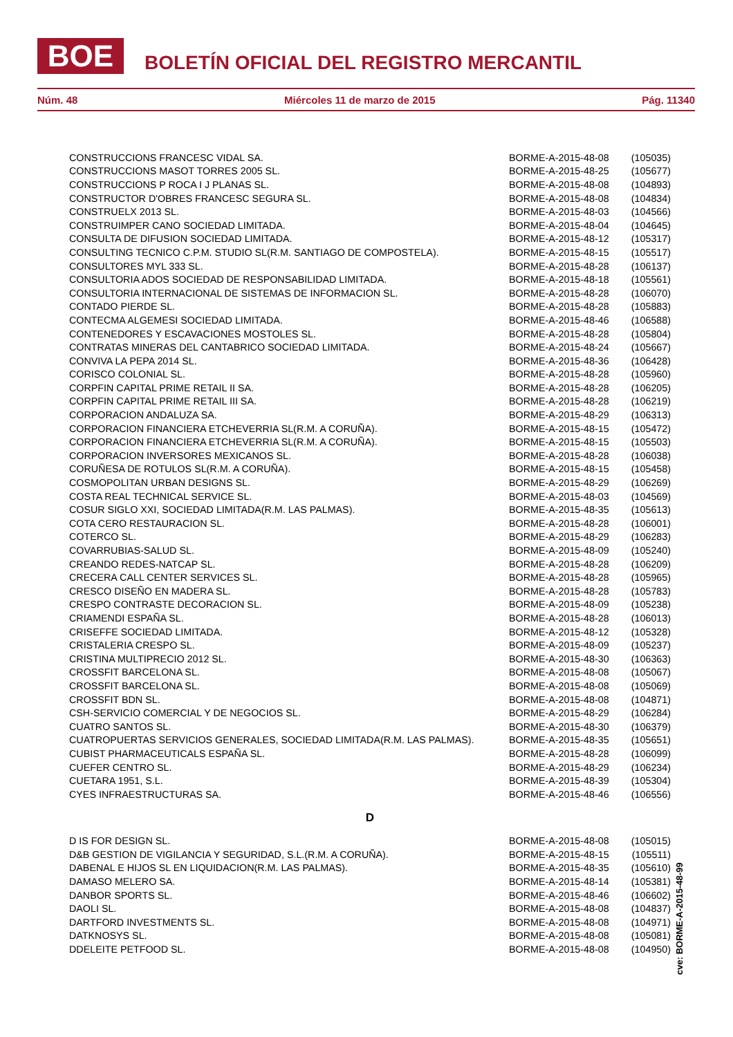BOE
BOLETÍN OFICIAL DEL REGISTRO MERCANTIL
Núm. 48 Miércoles 11 de marzo de 2015 Pág. 11340
| CONSTRUCCIONS FRANCESC VIDAL SA. | BORME-A-2015-48-08 | (105035) |
| CONSTRUCCIONS MASOT TORRES 2005 SL. | BORME-A-2015-48-25 | (105677) |
| CONSTRUCCIONS P ROCA I J PLANAS SL. | BORME-A-2015-48-08 | (104893) |
| CONSTRUCTOR D'OBRES FRANCESC SEGURA SL. | BORME-A-2015-48-08 | (104834) |
| CONSTRUELX 2013 SL. | BORME-A-2015-48-03 | (104566) |
| CONSTRUIMPER CANO SOCIEDAD LIMITADA. | BORME-A-2015-48-04 | (104645) |
| CONSULTA DE DIFUSION SOCIEDAD LIMITADA. | BORME-A-2015-48-12 | (105317) |
| CONSULTING TECNICO C.P.M. STUDIO SL(R.M. SANTIAGO DE COMPOSTELA). | BORME-A-2015-48-15 | (105517) |
| CONSULTORES MYL 333 SL. | BORME-A-2015-48-28 | (106137) |
| CONSULTORIA ADOS SOCIEDAD DE RESPONSABILIDAD LIMITADA. | BORME-A-2015-48-18 | (105561) |
| CONSULTORIA INTERNACIONAL DE SISTEMAS DE INFORMACION SL. | BORME-A-2015-48-28 | (106070) |
| CONTADO PIERDE SL. | BORME-A-2015-48-28 | (105883) |
| CONTECMA ALGEMESI SOCIEDAD LIMITADA. | BORME-A-2015-48-46 | (106588) |
| CONTENEDORES Y ESCAVACIONES MOSTOLES SL. | BORME-A-2015-48-28 | (105804) |
| CONTRATAS MINERAS DEL CANTABRICO SOCIEDAD LIMITADA. | BORME-A-2015-48-24 | (105667) |
| CONVIVA LA PEPA 2014 SL. | BORME-A-2015-48-36 | (106428) |
| CORISCO COLONIAL SL. | BORME-A-2015-48-28 | (105960) |
| CORPFIN CAPITAL PRIME RETAIL II SA. | BORME-A-2015-48-28 | (106205) |
| CORPFIN CAPITAL PRIME RETAIL III SA. | BORME-A-2015-48-28 | (106219) |
| CORPORACION ANDALUZA SA. | BORME-A-2015-48-29 | (106313) |
| CORPORACION FINANCIERA ETCHEVERRIA SL(R.M. A CORUÑA). | BORME-A-2015-48-15 | (105472) |
| CORPORACION FINANCIERA ETCHEVERRIA SL(R.M. A CORUÑA). | BORME-A-2015-48-15 | (105503) |
| CORPORACION INVERSORES MEXICANOS SL. | BORME-A-2015-48-28 | (106038) |
| CORUÑESA DE ROTULOS SL(R.M. A CORUÑA). | BORME-A-2015-48-15 | (105458) |
| COSMOPOLITAN URBAN DESIGNS SL. | BORME-A-2015-48-29 | (106269) |
| COSTA REAL TECHNICAL SERVICE SL. | BORME-A-2015-48-03 | (104569) |
| COSUR SIGLO XXI, SOCIEDAD LIMITADA(R.M. LAS PALMAS). | BORME-A-2015-48-35 | (105613) |
| COTA CERO RESTAURACION SL. | BORME-A-2015-48-28 | (106001) |
| COTERCO SL. | BORME-A-2015-48-29 | (106283) |
| COVARRUBIAS-SALUD SL. | BORME-A-2015-48-09 | (105240) |
| CREANDO REDES-NATCAP SL. | BORME-A-2015-48-28 | (106209) |
| CRECERA CALL CENTER SERVICES SL. | BORME-A-2015-48-28 | (105965) |
| CRESCO DISEÑO EN MADERA SL. | BORME-A-2015-48-28 | (105783) |
| CRESPO CONTRASTE DECORACION SL. | BORME-A-2015-48-09 | (105238) |
| CRIAMENDI ESPAÑA SL. | BORME-A-2015-48-28 | (106013) |
| CRISEFFE SOCIEDAD LIMITADA. | BORME-A-2015-48-12 | (105328) |
| CRISTALERIA CRESPO SL. | BORME-A-2015-48-09 | (105237) |
| CRISTINA MULTIPRECIO 2012 SL. | BORME-A-2015-48-30 | (106363) |
| CROSSFIT BARCELONA SL. | BORME-A-2015-48-08 | (105067) |
| CROSSFIT BARCELONA SL. | BORME-A-2015-48-08 | (105069) |
| CROSSFIT BDN SL. | BORME-A-2015-48-08 | (104871) |
| CSH-SERVICIO COMERCIAL Y DE NEGOCIOS SL. | BORME-A-2015-48-29 | (106284) |
| CUATRO SANTOS SL. | BORME-A-2015-48-30 | (106379) |
| CUATROPUERTAS SERVICIOS GENERALES, SOCIEDAD LIMITADA(R.M. LAS PALMAS). | BORME-A-2015-48-35 | (105651) |
| CUBIST PHARMACEUTICALS ESPAÑA SL. | BORME-A-2015-48-28 | (106099) |
| CUEFER CENTRO SL. | BORME-A-2015-48-29 | (106234) |
| CUETARA 1951, S.L. | BORME-A-2015-48-39 | (105304) |
| CYES INFRAESTRUCTURAS SA. | BORME-A-2015-48-46 | (106556) |
D
| D IS FOR DESIGN SL. | BORME-A-2015-48-08 | (105015) |
| D&B GESTION DE VIGILANCIA Y SEGURIDAD, S.L.(R.M. A CORUÑA). | BORME-A-2015-48-15 | (105511) |
| DABENAL E HIJOS SL EN LIQUIDACION(R.M. LAS PALMAS). | BORME-A-2015-48-35 | (105610) |
| DAMASO MELERO SA. | BORME-A-2015-48-14 | (105381) |
| DANBOR SPORTS SL. | BORME-A-2015-48-46 | (106602) |
| DAOLI SL. | BORME-A-2015-48-08 | (104837) |
| DARTFORD INVESTMENTS SL. | BORME-A-2015-48-08 | (104971) |
| DATKNOSYS SL. | BORME-A-2015-48-08 | (105081) |
| DDELEITE PETFOOD SL. | BORME-A-2015-48-08 | (104950) |
cve: BORME-A-2015-48-99